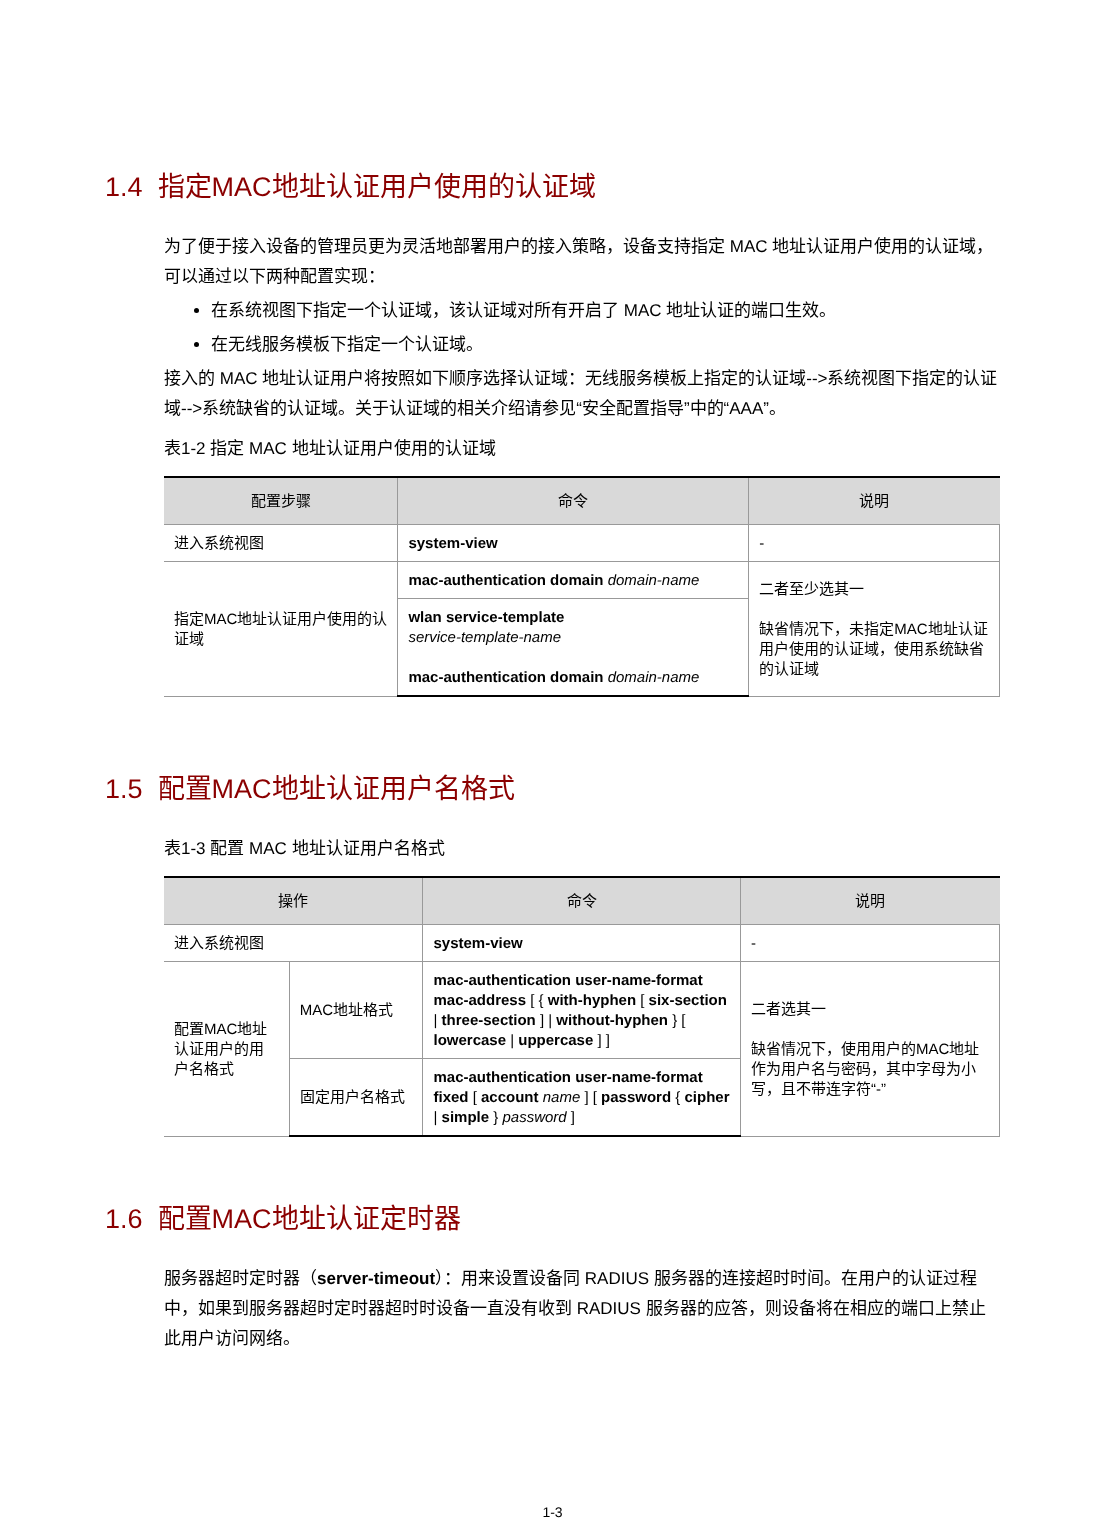1.4 指定MAC地址认证用户使用的认证域
为了便于接入设备的管理员更为灵活地部署用户的接入策略，设备支持指定 MAC 地址认证用户使用的认证域，可以通过以下两种配置实现：
在系统视图下指定一个认证域，该认证域对所有开启了 MAC 地址认证的端口生效。
在无线服务模板下指定一个认证域。
接入的 MAC 地址认证用户将按照如下顺序选择认证域：无线服务模板上指定的认证域-->系统视图下指定的认证域-->系统缺省的认证域。关于认证域的相关介绍请参见“安全配置指导”中的“AAA”。
表1-2 指定 MAC 地址认证用户使用的认证域
| 配置步骤 | 命令 | 说明 |
| --- | --- | --- |
| 进入系统视图 | system-view | - |
| 指定MAC地址认证用户使用的认证域 | mac-authentication domain domain-name | 二者至少选其一 缺省情况下，未指定MAC地址认证用户使用的认证域，使用系统缺省的认证域 |
| | wlan service-template service-template-name mac-authentication domain domain-name | |
1.5 配置MAC地址认证用户名格式
表1-3 配置 MAC 地址认证用户名格式
| 操作 | | 命令 | 说明 |
| --- | --- | --- | --- |
| 进入系统视图 | | system-view | - |
| 配置MAC地址认证用户的用户名格式 | MAC地址格式 | mac-authentication user-name-format mac-address [ { with-hyphen [ six-section / three-section ] / without-hyphen } [ lowercase / uppercase ] ] | 二者选其一 缺省情况下，使用用户的MAC地址作为用户名与密码，其中字母为小写，且不带连字符“-” |
| | 固定用户名格式 | mac-authentication user-name-format fixed [ account name ] [ password { cipher / simple } password ] | |
1.6 配置MAC地址认证定时器
服务器超时定时器（server-timeout）：用来设置设备同 RADIUS 服务器的连接超时时间。在用户的认证过程中，如果到服务器超时定时器超时时设备一直没有收到 RADIUS 服务器的应答，则设备将在相应的端口上禁止此用户访问网络。
1-3